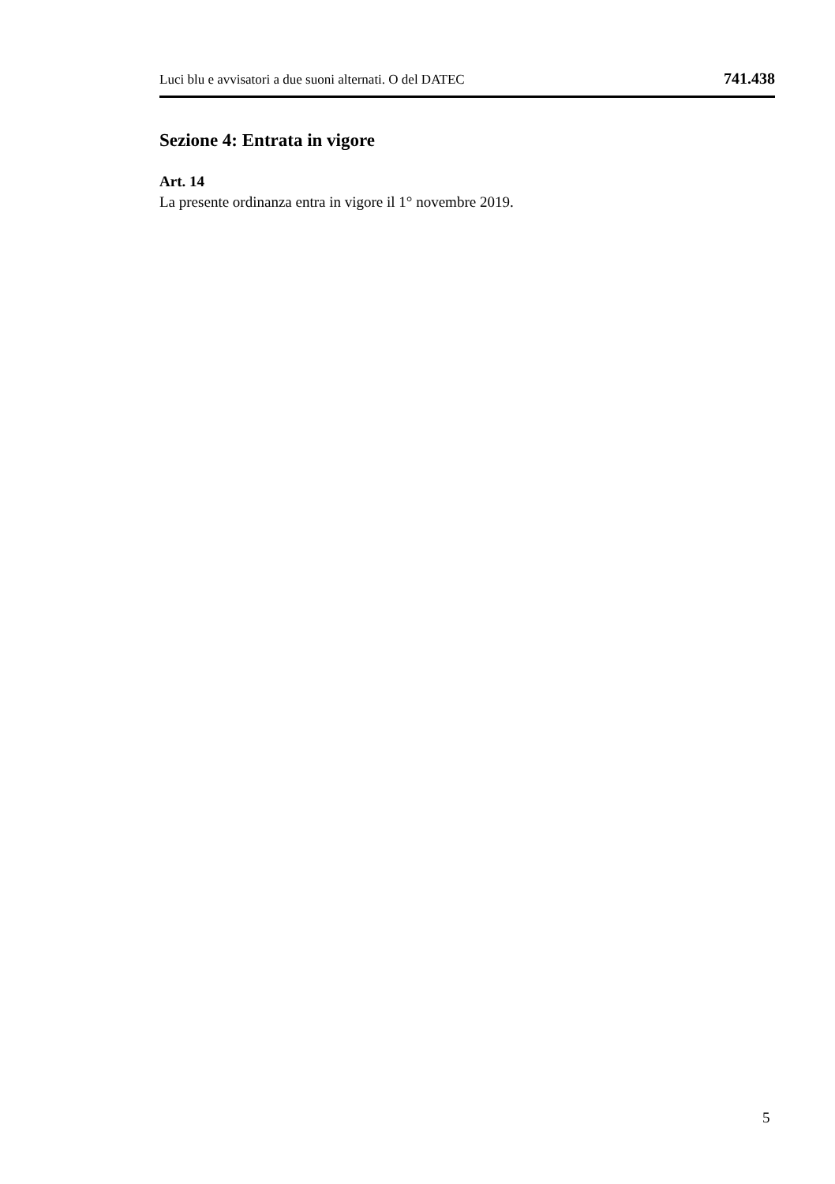Luci blu e avvisatori a due suoni alternati. O del DATEC 741.438
Sezione 4: Entrata in vigore
Art. 14
La presente ordinanza entra in vigore il 1° novembre 2019.
5